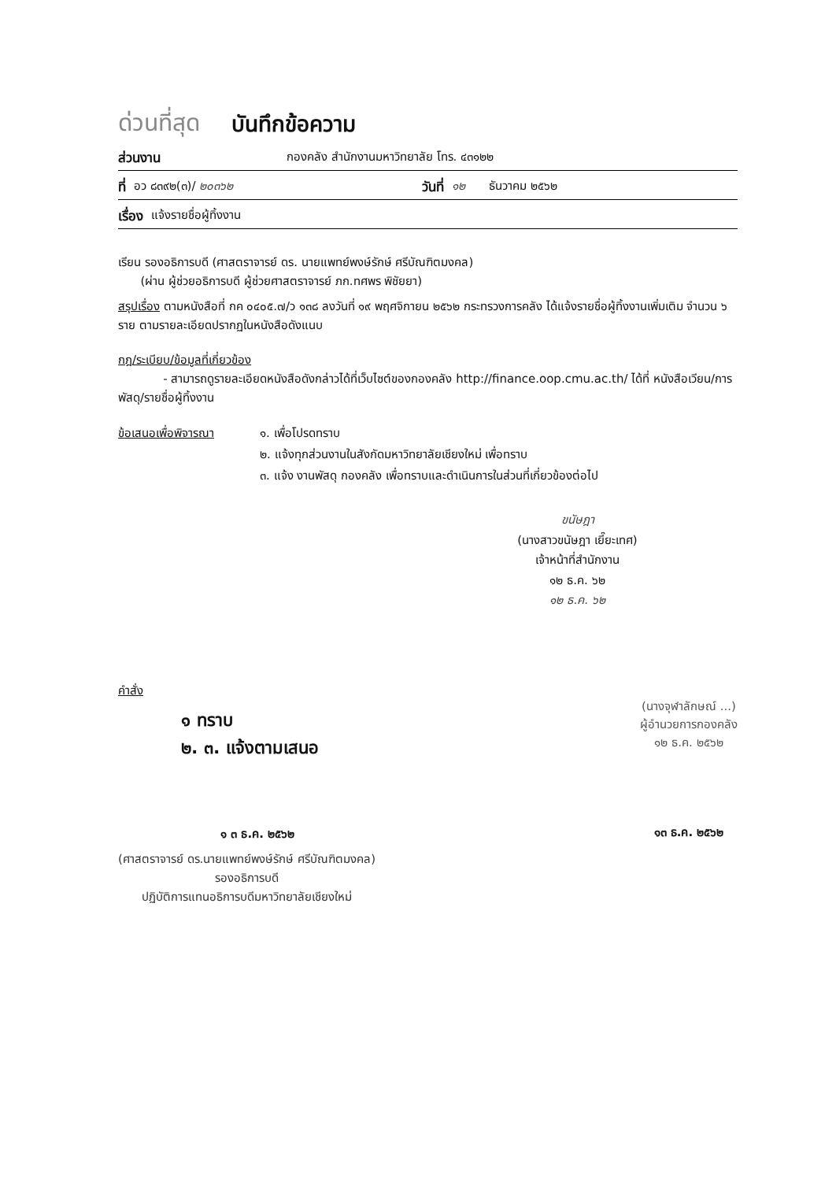ด่วนที่สุด บันทึกข้อความ
ส่วนงาน กองคลัง สำนักงานมหาวิทยาลัย โทร. ๔๓๑๒๒
ที่ อว ๘๓๙๒(๓)/ ๒๐๓๖๒ วันที่ ๑๒ ธันวาคม ๒๕๖๒
เรื่อง แจ้งรายชื่อผู้ทิ้งงาน
เรียน รองอธิการบดี (ศาสตราจารย์ ดร. นายแพทย์พงษ์รักษ์ ศรีบัณฑิตมงคล)
(ผ่าน ผู้ช่วยอธิการบดี ผู้ช่วยศาสตราจารย์ ภก.ทศพร พิชัยยา)
สรุปเรื่อง ตามหนังสือที่ กค ๐๔๐๕.๗/ว ๑๓๘ ลงวันที่ ๑๙ พฤศจิกายน ๒๕๖๒ กระทรวงการคลัง ได้แจ้งรายชื่อผู้ทิ้งงานเพิ่มเติม จำนวน ๖ ราย ตามรายละเอียดปรากฏในหนังสือดังแนบ
กฎ/ระเบียบ/ข้อมูลที่เกี่ยวข้อง
- สามารถดูรายละเอียดหนังสือดังกล่าวได้ที่เว็บไซต์ของกองคลัง http://finance.oop.cmu.ac.th/ ได้ที่ หนังสือเวียน/การพัสดุ/รายชื่อผู้ทิ้งงาน
ข้อเสนอเพื่อพิจารณา ๑. เพื่อโปรดทราบ
๒. แจ้งทุกส่วนงานในสังกัดมหาวิทยาลัยเชียงใหม่ เพื่อทราบ
๓. แจ้ง งานพัสดุ กองคลัง เพื่อทราบและดำเนินการในส่วนที่เกี่ยวข้องต่อไป
ขนัษฎา
(นางสาวขนัษฎา เยี๊ยะเทศ)
เจ้าหน้าที่สำนักงาน
๑๒ ธ.ค. ๖๒
๑๒ ธ.ค. ๖๒
คำสั่ง
๑ ทราบ
๒. ๓. แจ้งตามเสนอ
๑ ๓ ธ.ค. ๒๕๖๒
(ศาสตราจารย์ ดร.นายแพทย์พงษ์รักษ์ ศรีบัณฑิตมงคล)
รองอธิการบดี
ปฏิบัติการแทนอธิการบดีมหาวิทยาลัยเชียงใหม่
(นางจุฬาลักษณ์ ...)
ผู้อำนวยการกองคลัง
๑๒ ธ.ค. ๒๕๖๒
๑๓ ธ.ค. ๒๕๖๒